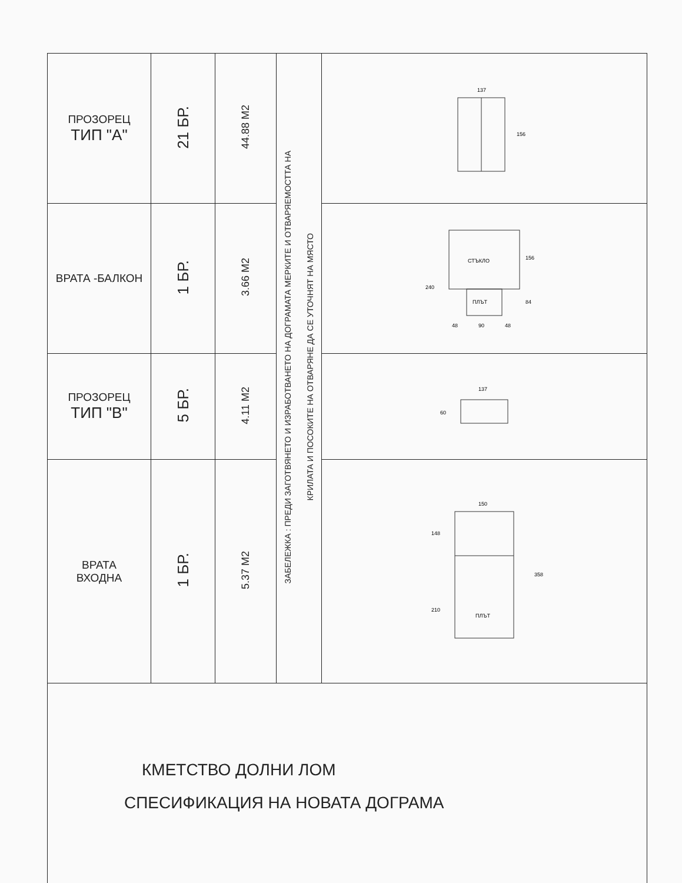| ПРОЗОРЕЦ ТИП "А" | 21 БР. | 44.88 М2 | ЗАБЕЛЕЖКА : ПРЕДИ ЗАГОТВЯНЕТО И ИЗРАБОТВАНЕТО НА ДОГРАМАТА МЕРКИТЕ И ОТВАРЯЕМОСТТА НА КРИЛАТА И ПОСОКИТЕ НА ОТВАРЯНЕ ДА СЕ УТОЧНЯТ НА МЯСТО | 137 156 |
| ВРАТА -БАЛКОН | 1 БР. | 3.66 М2 | | СТЪКЛО ПЛЪТ 240 156 84 48 90 48 |
| ПРОЗОРЕЦ ТИП "В" | 5 БР. | 4.11 М2 | | 137 60 |
| ВРАТА ВХОДНА | 1 БР. | 5.37 М2 | | 150 148 210 358 ПЛЪТ |
| КМЕТСТВО ДОЛНИ ЛОМ СПЕСИФИКАЦИЯ НА НОВАТА ДОГРАМА | | | | |